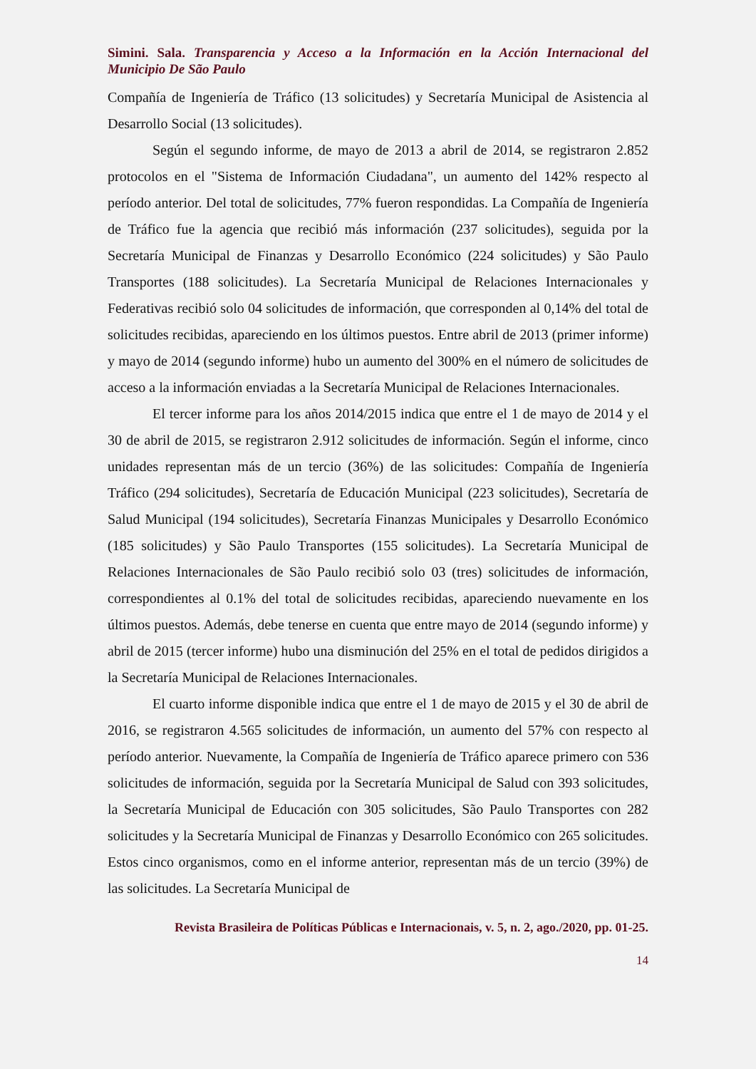Simini. Sala. Transparencia y Acceso a la Información en la Acción Internacional del Municipio De São Paulo
Compañía de Ingeniería de Tráfico (13 solicitudes) y Secretaría Municipal de Asistencia al Desarrollo Social (13 solicitudes).
Según el segundo informe, de mayo de 2013 a abril de 2014, se registraron 2.852 protocolos en el "Sistema de Información Ciudadana", un aumento del 142% respecto al período anterior. Del total de solicitudes, 77% fueron respondidas. La Compañía de Ingeniería de Tráfico fue la agencia que recibió más información (237 solicitudes), seguida por la Secretaría Municipal de Finanzas y Desarrollo Económico (224 solicitudes) y São Paulo Transportes (188 solicitudes). La Secretaría Municipal de Relaciones Internacionales y Federativas recibió solo 04 solicitudes de información, que corresponden al 0,14% del total de solicitudes recibidas, apareciendo en los últimos puestos. Entre abril de 2013 (primer informe) y mayo de 2014 (segundo informe) hubo un aumento del 300% en el número de solicitudes de acceso a la información enviadas a la Secretaría Municipal de Relaciones Internacionales.
El tercer informe para los años 2014/2015 indica que entre el 1 de mayo de 2014 y el 30 de abril de 2015, se registraron 2.912 solicitudes de información. Según el informe, cinco unidades representan más de un tercio (36%) de las solicitudes: Compañía de Ingeniería Tráfico (294 solicitudes), Secretaría de Educación Municipal (223 solicitudes), Secretaría de Salud Municipal (194 solicitudes), Secretaría Finanzas Municipales y Desarrollo Económico (185 solicitudes) y São Paulo Transportes (155 solicitudes). La Secretaría Municipal de Relaciones Internacionales de São Paulo recibió solo 03 (tres) solicitudes de información, correspondientes al 0.1% del total de solicitudes recibidas, apareciendo nuevamente en los últimos puestos. Además, debe tenerse en cuenta que entre mayo de 2014 (segundo informe) y abril de 2015 (tercer informe) hubo una disminución del 25% en el total de pedidos dirigidos a la Secretaría Municipal de Relaciones Internacionales.
El cuarto informe disponible indica que entre el 1 de mayo de 2015 y el 30 de abril de 2016, se registraron 4.565 solicitudes de información, un aumento del 57% con respecto al período anterior. Nuevamente, la Compañía de Ingeniería de Tráfico aparece primero con 536 solicitudes de información, seguida por la Secretaría Municipal de Salud con 393 solicitudes, la Secretaría Municipal de Educación con 305 solicitudes, São Paulo Transportes con 282 solicitudes y la Secretaría Municipal de Finanzas y Desarrollo Económico con 265 solicitudes. Estos cinco organismos, como en el informe anterior, representan más de un tercio (39%) de las solicitudes. La Secretaría Municipal de
Revista Brasileira de Políticas Públicas e Internacionais, v. 5, n. 2, ago./2020, pp. 01-25.
14